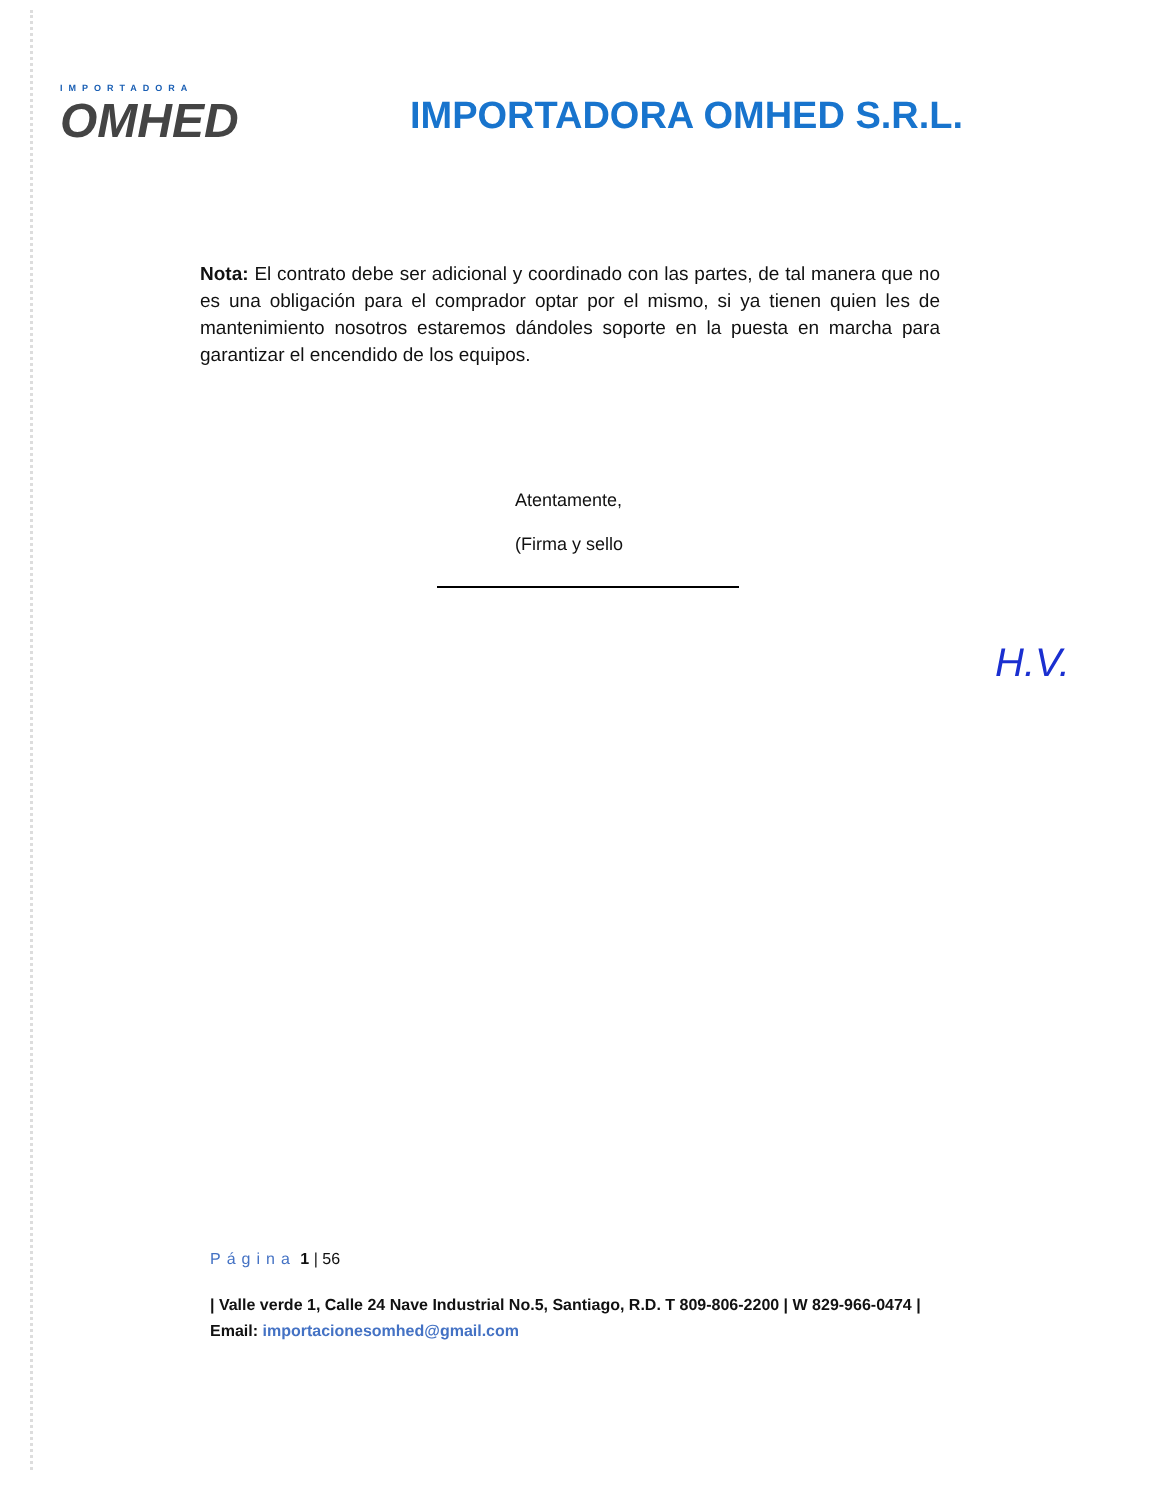IMPORTADORA
OMHED
IMPORTADORA OMHED S.R.L.
Nota: El contrato debe ser adicional y coordinado con las partes, de tal manera que no es una obligación para el comprador optar por el mismo, si ya tienen quien les de mantenimiento nosotros estaremos dándoles soporte en la puesta en marcha para garantizar el encendido de los equipos.
Atentamente,
(Firma y sello
H.V.
Página 1 | 56
| Valle verde 1, Calle 24 Nave Industrial No.5, Santiago, R.D. T 809-806-2200 | W 829-966-0474 | Email: importacionesomhed@gmail.com